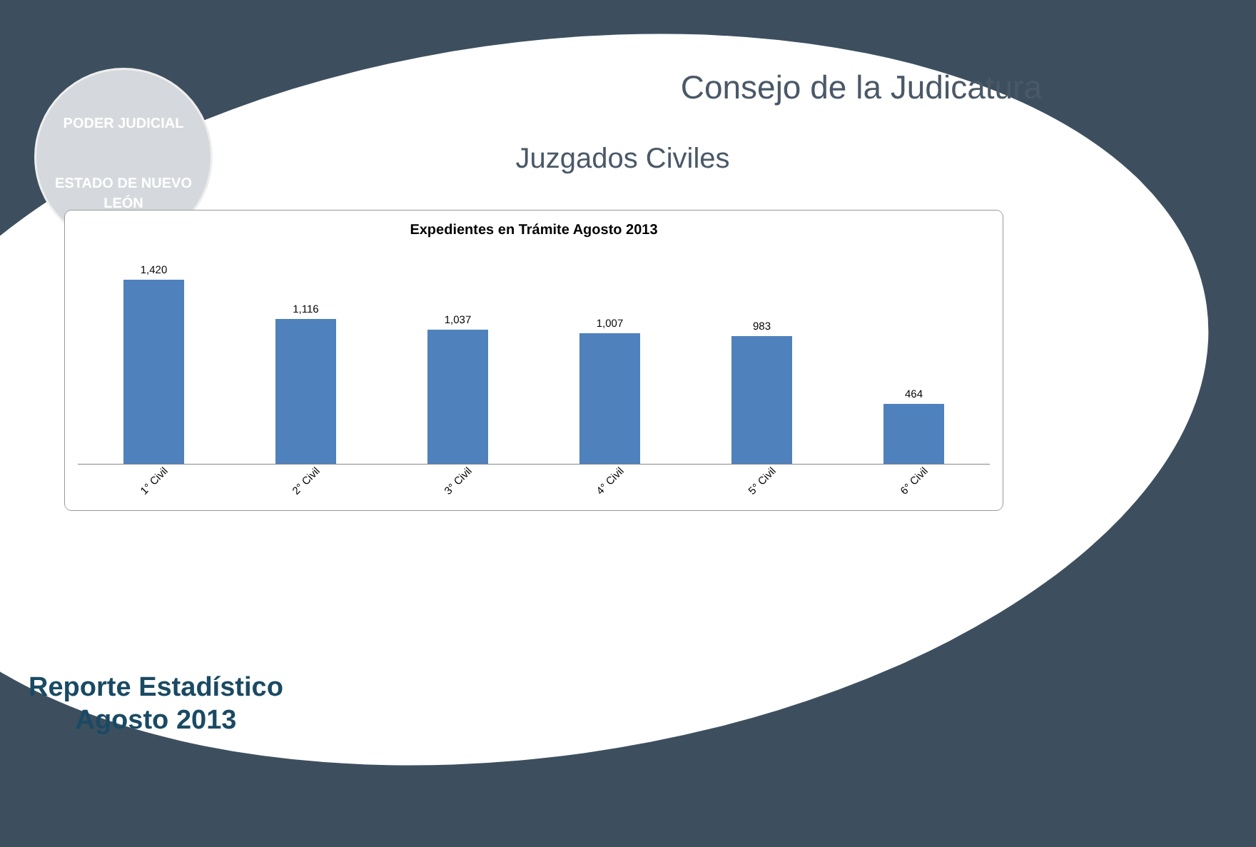PODER JUDICIAL
ESTADO DE NUEVO LEÓN
Consejo de la Judicatura
Juzgados Civiles
Expedientes en Trámite Agosto 2013
1,420
1,116
1,037
1,007
983
464
1° Civil
2° Civil
3° Civil
4° Civil
5° Civil
6° Civil
Reporte Estadístico
Agosto 2013